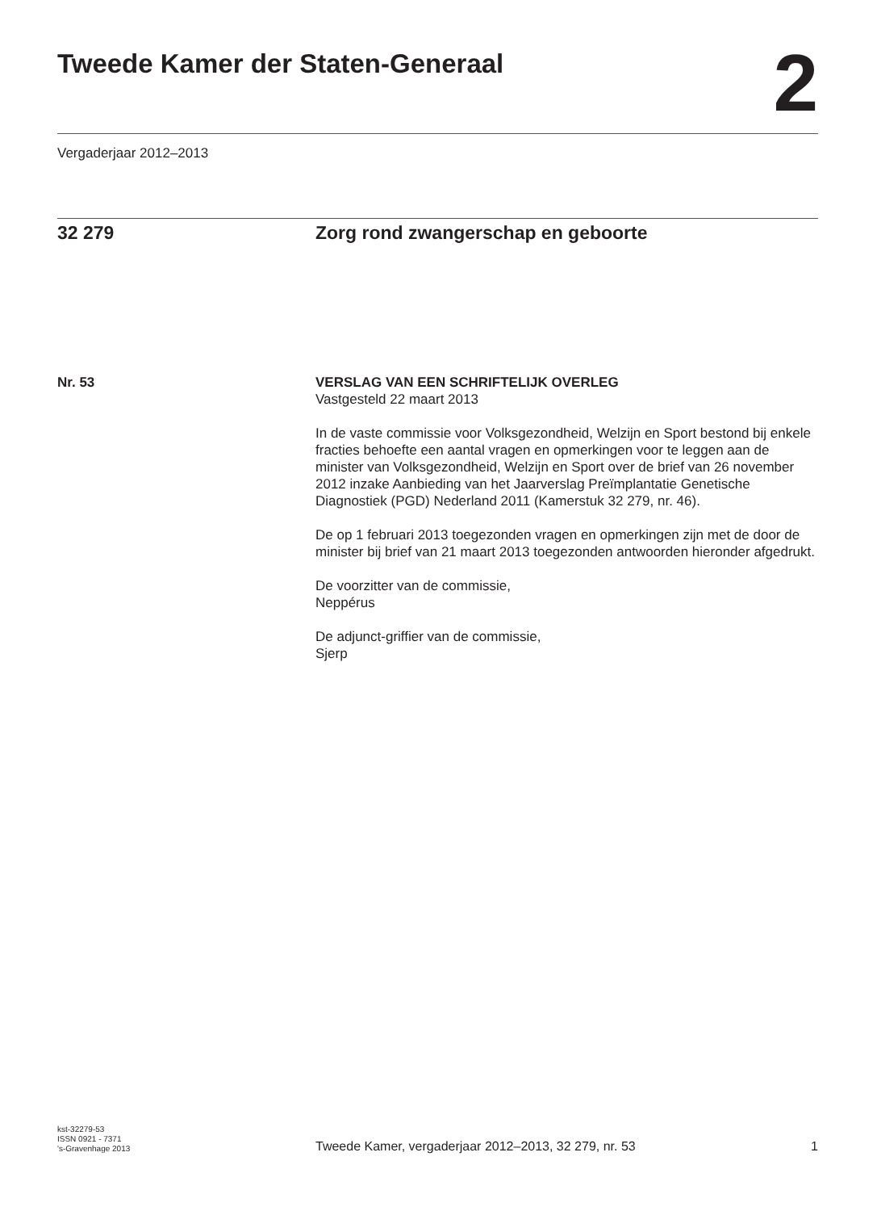Tweede Kamer der Staten-Generaal
2
Vergaderjaar 2012–2013
32 279 Zorg rond zwangerschap en geboorte
Nr. 53 VERSLAG VAN EEN SCHRIFTELIJK OVERLEG
Vastgesteld 22 maart 2013
In de vaste commissie voor Volksgezondheid, Welzijn en Sport bestond bij enkele fracties behoefte een aantal vragen en opmerkingen voor te leggen aan de minister van Volksgezondheid, Welzijn en Sport over de brief van 26 november 2012 inzake Aanbieding van het Jaarverslag Preïmplantatie Genetische Diagnostiek (PGD) Nederland 2011 (Kamerstuk 32 279, nr. 46).
De op 1 februari 2013 toegezonden vragen en opmerkingen zijn met de door de minister bij brief van 21 maart 2013 toegezonden antwoorden hieronder afgedrukt.
De voorzitter van de commissie,
Neppérus
De adjunct-griffier van de commissie,
Sjerp
kst-32279-53
ISSN 0921 - 7371
's-Gravenhage 2013
Tweede Kamer, vergaderjaar 2012–2013, 32 279, nr. 53
1